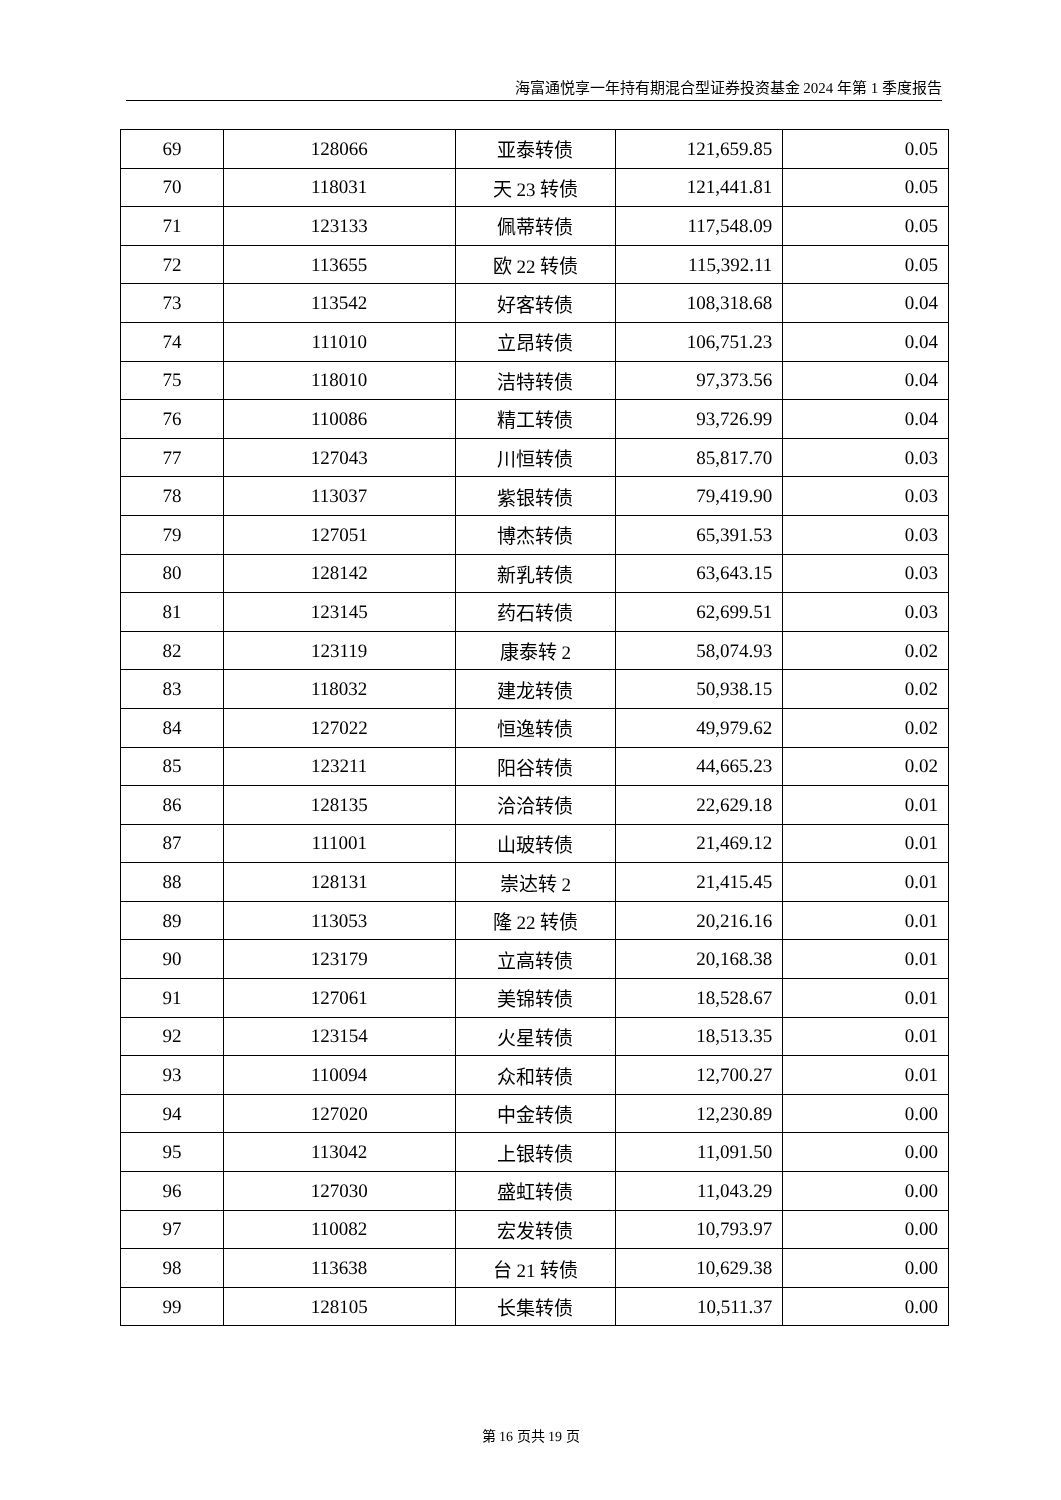海富通悦享一年持有期混合型证券投资基金 2024 年第 1 季度报告
| 69 | 128066 | 亚泰转债 | 121,659.85 | 0.05 |
| 70 | 118031 | 天 23 转债 | 121,441.81 | 0.05 |
| 71 | 123133 | 佩蒂转债 | 117,548.09 | 0.05 |
| 72 | 113655 | 欧 22 转债 | 115,392.11 | 0.05 |
| 73 | 113542 | 好客转债 | 108,318.68 | 0.04 |
| 74 | 111010 | 立昂转债 | 106,751.23 | 0.04 |
| 75 | 118010 | 洁特转债 | 97,373.56 | 0.04 |
| 76 | 110086 | 精工转债 | 93,726.99 | 0.04 |
| 77 | 127043 | 川恒转债 | 85,817.70 | 0.03 |
| 78 | 113037 | 紫银转债 | 79,419.90 | 0.03 |
| 79 | 127051 | 博杰转债 | 65,391.53 | 0.03 |
| 80 | 128142 | 新乳转债 | 63,643.15 | 0.03 |
| 81 | 123145 | 药石转债 | 62,699.51 | 0.03 |
| 82 | 123119 | 康泰转 2 | 58,074.93 | 0.02 |
| 83 | 118032 | 建龙转债 | 50,938.15 | 0.02 |
| 84 | 127022 | 恒逸转债 | 49,979.62 | 0.02 |
| 85 | 123211 | 阳谷转债 | 44,665.23 | 0.02 |
| 86 | 128135 | 洽洽转债 | 22,629.18 | 0.01 |
| 87 | 111001 | 山玻转债 | 21,469.12 | 0.01 |
| 88 | 128131 | 崇达转 2 | 21,415.45 | 0.01 |
| 89 | 113053 | 隆 22 转债 | 20,216.16 | 0.01 |
| 90 | 123179 | 立高转债 | 20,168.38 | 0.01 |
| 91 | 127061 | 美锦转债 | 18,528.67 | 0.01 |
| 92 | 123154 | 火星转债 | 18,513.35 | 0.01 |
| 93 | 110094 | 众和转债 | 12,700.27 | 0.01 |
| 94 | 127020 | 中金转债 | 12,230.89 | 0.00 |
| 95 | 113042 | 上银转债 | 11,091.50 | 0.00 |
| 96 | 127030 | 盛虹转债 | 11,043.29 | 0.00 |
| 97 | 110082 | 宏发转债 | 10,793.97 | 0.00 |
| 98 | 113638 | 台 21 转债 | 10,629.38 | 0.00 |
| 99 | 128105 | 长集转债 | 10,511.37 | 0.00 |
第 16 页共 19 页